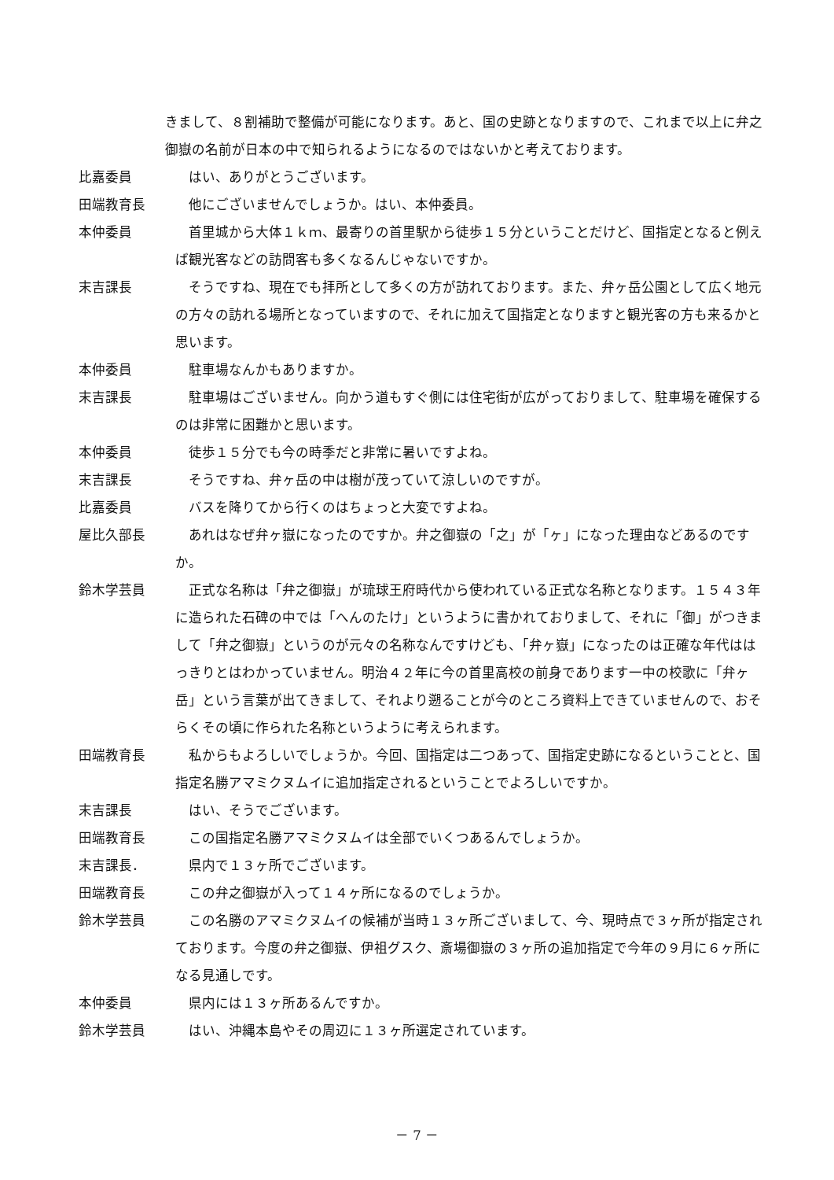きまして、８割補助で整備が可能になります。あと、国の史跡となりますので、これまで以上に弁之御嶽の名前が日本の中で知られるようになるのではないかと考えております。
比嘉委員 はい、ありがとうございます。
田端教育長 他にございませんでしょうか。はい、本仲委員。
本仲委員 首里城から大体１ｋｍ、最寄りの首里駅から徒歩１５分ということだけど、国指定となると例えば観光客などの訪問客も多くなるんじゃないですか。
末吉課長 そうですね、現在でも拝所として多くの方が訪れております。また、弁ヶ岳公園として広く地元の方々の訪れる場所となっていますので、それに加えて国指定となりますと観光客の方も来るかと思います。
本仲委員 駐車場なんかもありますか。
末吉課長 駐車場はございません。向かう道もすぐ側には住宅街が広がっておりまして、駐車場を確保するのは非常に困難かと思います。
本仲委員 徒歩１５分でも今の時季だと非常に暑いですよね。
末吉課長 そうですね、弁ヶ岳の中は樹が茂っていて涼しいのですが。
比嘉委員 バスを降りてから行くのはちょっと大変ですよね。
屋比久部長 あれはなぜ弁ヶ嶽になったのですか。弁之御嶽の「之」が「ヶ」になった理由などあるのですか。
鈴木学芸員 正式な名称は「弁之御嶽」が琉球王府時代から使われている正式な名称となります。１５４３年に造られた石碑の中では「へんのたけ」というように書かれておりまして、それに「御」がつきまして「弁之御嶽」というのが元々の名称なんですけども、「弁ヶ嶽」になったのは正確な年代ははっきりとはわかっていません。明治４２年に今の首里高校の前身であります一中の校歌に「弁ヶ岳」という言葉が出てきまして、それより遡ることが今のところ資料上できていませんので、おそらくその頃に作られた名称というように考えられます。
田端教育長 私からもよろしいでしょうか。今回、国指定は二つあって、国指定史跡になるということと、国指定名勝アマミクヌムイに追加指定されるということでよろしいですか。
末吉課長 はい、そうでございます。
田端教育長 この国指定名勝アマミクヌムイは全部でいくつあるんでしょうか。
末吉課長． 県内で１３ヶ所でございます。
田端教育長 この弁之御嶽が入って１４ヶ所になるのでしょうか。
鈴木学芸員 この名勝のアマミクヌムイの候補が当時１３ヶ所ございまして、今、現時点で３ヶ所が指定されております。今度の弁之御嶽、伊祖グスク、斎場御嶽の３ヶ所の追加指定で今年の９月に６ヶ所になる見通しです。
本仲委員 県内には１３ヶ所あるんですか。
鈴木学芸員 はい、沖縄本島やその周辺に１３ヶ所選定されています。
－ 7 －